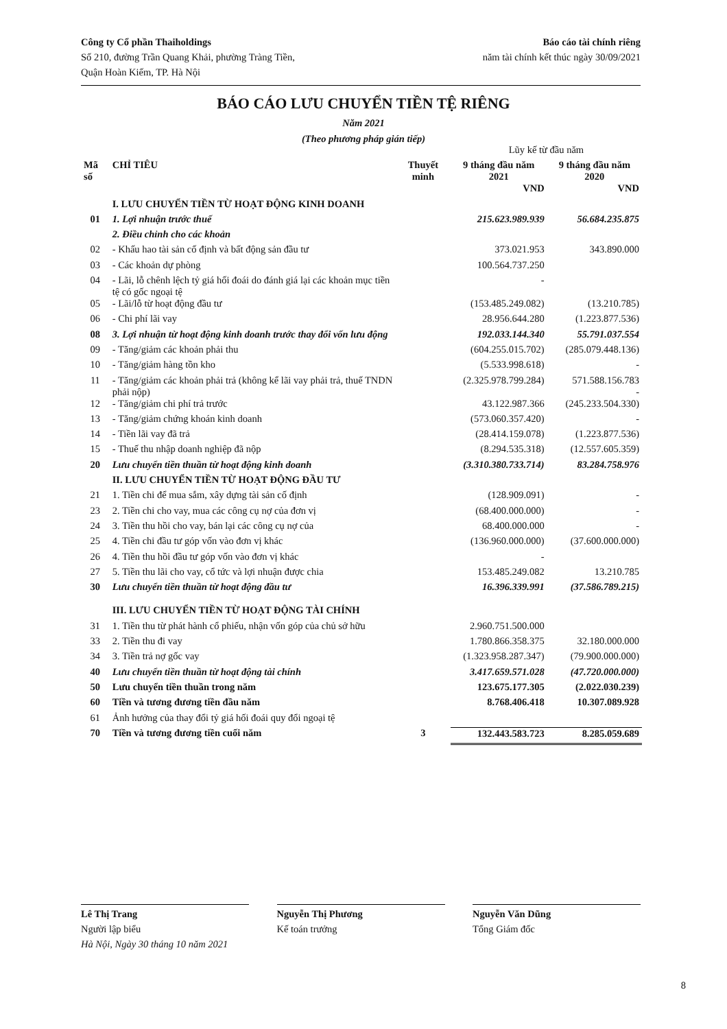Công ty Cổ phần Thaiholdings
Số 210, đường Trần Quang Khải, phường Tràng Tiền,
Quận Hoàn Kiếm, TP. Hà Nội
Báo cáo tài chính riêng
năm tài chính kết thúc ngày 30/09/2021
BÁO CÁO LƯU CHUYỂN TIỀN TỆ RIÊNG
Năm 2021
(Theo phương pháp gián tiếp)
| | | | Lũy kế từ đầu năm | |
| Mã số | CHỈ TIÊU | Thuyết minh | 9 tháng đầu năm 2021 | 9 tháng đầu năm 2020 |
| | | | VND | VND |
| | I. LƯU CHUYỂN TIỀN TỪ HOẠT ĐỘNG KINH DOANH | | | |
| 01 | 1. Lợi nhuận trước thuế | | 215.623.989.939 | 56.684.235.875 |
| | 2. Điều chỉnh cho các khoản | | | |
| 02 | - Khấu hao tài sản cố định và bất động sản đầu tư | | 373.021.953 | 343.890.000 |
| 03 | - Các khoản dự phòng | | 100.564.737.250 | |
| 04 | - Lãi, lỗ chênh lệch tỷ giá hối đoái do đánh giá lại các khoản mục tiền tệ có gốc ngoại tệ | | - | |
| 05 | - Lãi/lỗ từ hoạt động đầu tư | | (153.485.249.082) | (13.210.785) |
| 06 | - Chi phí lãi vay | | 28.956.644.280 | (1.223.877.536) |
| 08 | 3. Lợi nhuận từ hoạt động kinh doanh trước thay đổi vốn lưu động | | 192.033.144.340 | 55.791.037.554 |
| 09 | - Tăng/giảm các khoản phải thu | | (604.255.015.702) | (285.079.448.136) |
| 10 | - Tăng/giảm hàng tồn kho | | (5.533.998.618) | - |
| 11 | - Tăng/giảm các khoản phải trả (không kể lãi vay phải trả, thuế TNDN phải nộp) | | (2.325.978.799.284) | 571.588.156.783 - |
| 12 | - Tăng/giảm chi phí trả trước | | 43.122.987.366 | (245.233.504.330) |
| 13 | - Tăng/giảm chứng khoán kinh doanh | | (573.060.357.420) | - |
| 14 | - Tiền lãi vay đã trả | | (28.414.159.078) | (1.223.877.536) |
| 15 | - Thuế thu nhập doanh nghiệp đã nộp | | (8.294.535.318) | (12.557.605.359) |
| 20 | Lưu chuyển tiền thuần từ hoạt động kinh doanh | | (3.310.380.733.714) | 83.284.758.976 |
| | II. LƯU CHUYỂN TIỀN TỪ HOẠT ĐỘNG ĐẦU TƯ | | | |
| 21 | 1. Tiền chi để mua sắm, xây dựng tài sản cố định | | (128.909.091) | - |
| 23 | 2. Tiền chi cho vay, mua các công cụ nợ của đơn vị | | (68.400.000.000) | - |
| 24 | 3. Tiền thu hồi cho vay, bán lại các công cụ nợ của | | 68.400.000.000 | - |
| 25 | 4. Tiền chi đầu tư góp vốn vào đơn vị khác | | (136.960.000.000) | (37.600.000.000) |
| 26 | 4. Tiền thu hồi đầu tư góp vốn vào đơn vị khác | | - | |
| 27 | 5. Tiền thu lãi cho vay, cổ tức và lợi nhuận được chia | | 153.485.249.082 | 13.210.785 |
| 30 | Lưu chuyển tiền thuần từ hoạt động đầu tư | | 16.396.339.991 | (37.586.789.215) |
| | III. LƯU CHUYỂN TIỀN TỪ HOẠT ĐỘNG TÀI CHÍNH | | | |
| 31 | 1. Tiền thu từ phát hành cổ phiếu, nhận vốn góp của chủ sở hữu | | 2.960.751.500.000 | |
| 33 | 2. Tiền thu đi vay | | 1.780.866.358.375 | 32.180.000.000 |
| 34 | 3. Tiền trả nợ gốc vay | | (1.323.958.287.347) | (79.900.000.000) |
| 40 | Lưu chuyển tiền thuần từ hoạt động tài chính | | 3.417.659.571.028 | (47.720.000.000) |
| 50 | Lưu chuyển tiền thuần trong năm | | 123.675.177.305 | (2.022.030.239) |
| 60 | Tiền và tương đương tiền đầu năm | | 8.768.406.418 | 10.307.089.928 |
| 61 | Ảnh hưởng của thay đổi tỷ giá hối đoái quy đổi ngoại tệ | | | |
| 70 | Tiền và tương đương tiền cuối năm | 3 | 132.443.583.723 | 8.285.059.689 |
Lê Thị Trang
Người lập biểu
Hà Nội, Ngày 30 tháng 10 năm 2021
Nguyễn Thị Phương
Kế toán trưởng
Nguyễn Văn Dũng
Tổng Giám đốc
8